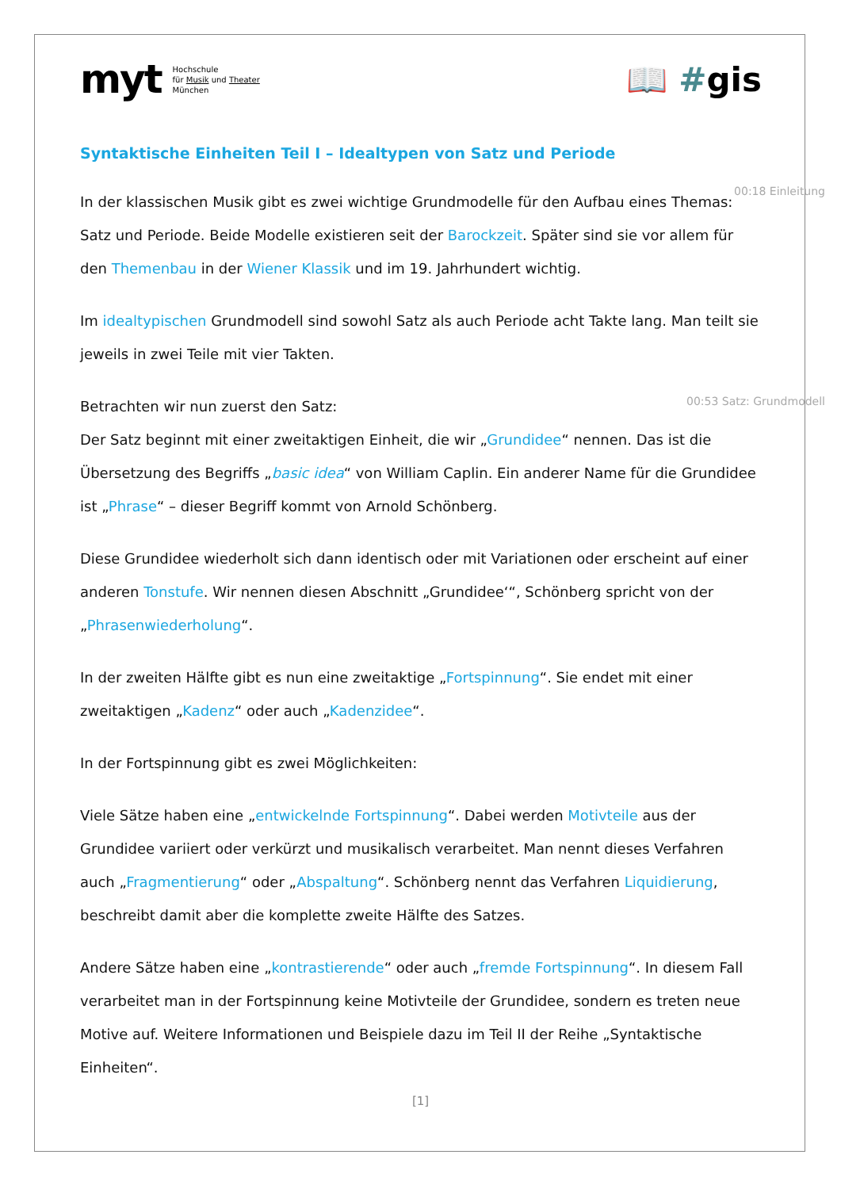myt Hochschule
für Musik und Theater
München
📖 #gis
Syntaktische Einheiten Teil I – Idealtypen von Satz und Periode
00:18 Einleitung
In der klassischen Musik gibt es zwei wichtige Grundmodelle für den Aufbau eines Themas: Satz und Periode. Beide Modelle existieren seit der Barockzeit. Später sind sie vor allem für den Themenbau in der Wiener Klassik und im 19. Jahrhundert wichtig.
Im idealtypischen Grundmodell sind sowohl Satz als auch Periode acht Takte lang. Man teilt sie jeweils in zwei Teile mit vier Takten.
00:53 Satz: Grundmodell
Betrachten wir nun zuerst den Satz:
Der Satz beginnt mit einer zweitaktigen Einheit, die wir „Grundidee“ nennen. Das ist die Übersetzung des Begriffs „basic idea“ von William Caplin. Ein anderer Name für die Grundidee ist „Phrase“ – dieser Begriff kommt von Arnold Schönberg.
Diese Grundidee wiederholt sich dann identisch oder mit Variationen oder erscheint auf einer anderen Tonstufe. Wir nennen diesen Abschnitt „Grundidee‘“, Schönberg spricht von der „Phrasenwiederholung“.
In der zweiten Hälfte gibt es nun eine zweitaktige „Fortspinnung“. Sie endet mit einer zweitaktigen „Kadenz“ oder auch „Kadenzidee“.
In der Fortspinnung gibt es zwei Möglichkeiten:
Viele Sätze haben eine „entwickelnde Fortspinnung“. Dabei werden Motivteile aus der Grundidee variiert oder verkürzt und musikalisch verarbeitet. Man nennt dieses Verfahren auch „Fragmentierung“ oder „Abspaltung“. Schönberg nennt das Verfahren Liquidierung, beschreibt damit aber die komplette zweite Hälfte des Satzes.
Andere Sätze haben eine „kontrastierende“ oder auch „fremde Fortspinnung“. In diesem Fall verarbeitet man in der Fortspinnung keine Motivteile der Grundidee, sondern es treten neue Motive auf. Weitere Informationen und Beispiele dazu im Teil II der Reihe „Syntaktische Einheiten“.
[1]